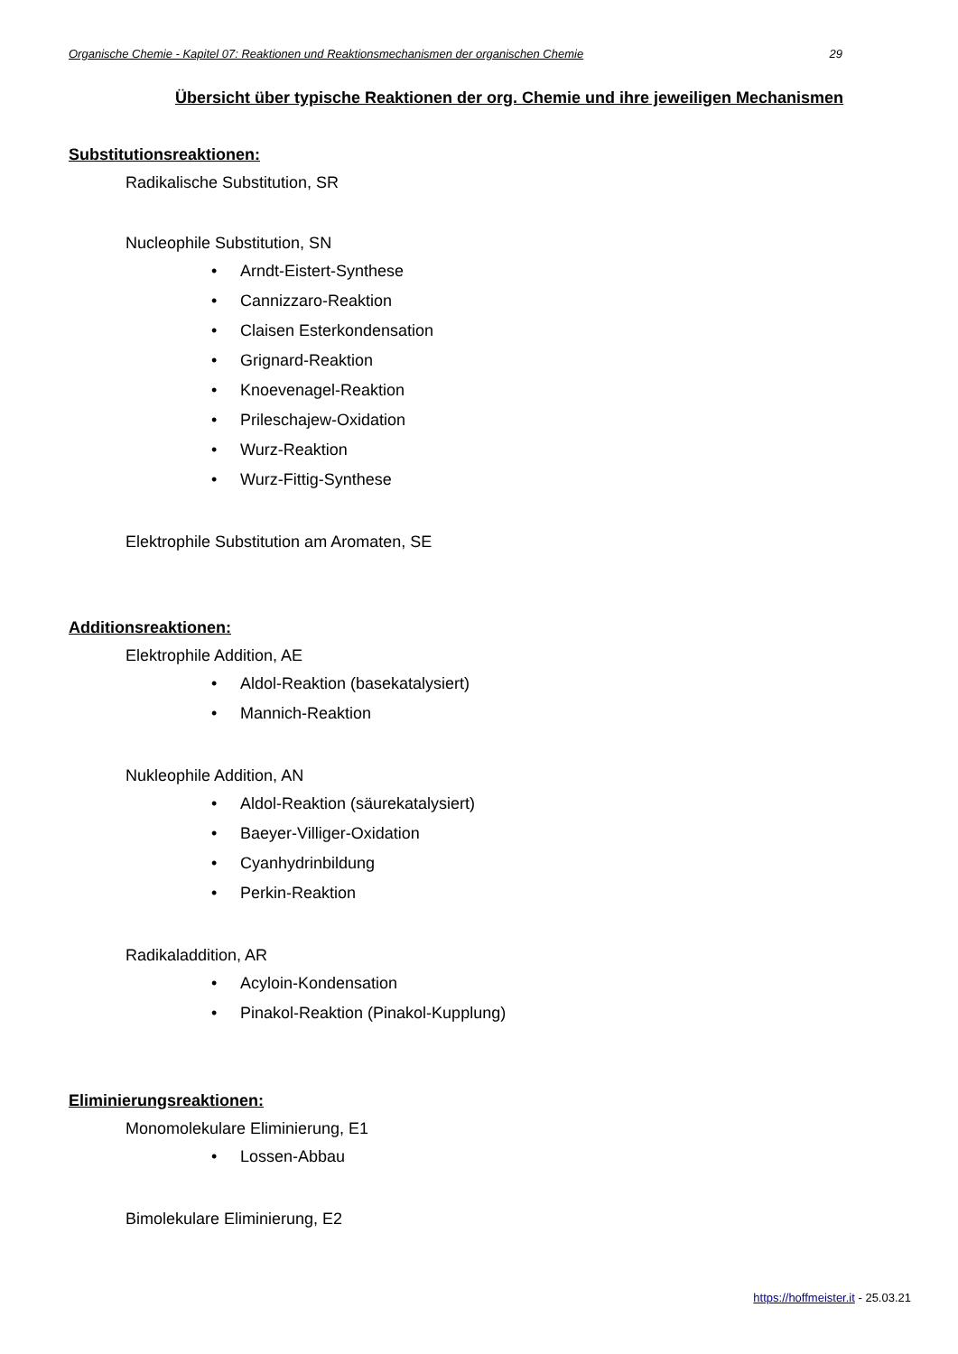Organische Chemie - Kapitel 07: Reaktionen und Reaktionsmechanismen der organischen Chemie 29
Übersicht über typische Reaktionen der org. Chemie und ihre jeweiligen Mechanismen
Substitutionsreaktionen:
Radikalische Substitution, SR
Nucleophile Substitution, SN
• Arndt-Eistert-Synthese
• Cannizzaro-Reaktion
• Claisen Esterkondensation
• Grignard-Reaktion
• Knoevenagel-Reaktion
• Prileschajew-Oxidation
• Wurz-Reaktion
• Wurz-Fittig-Synthese
Elektrophile Substitution am Aromaten, SE
Additionsreaktionen:
Elektrophile Addition, AE
• Aldol-Reaktion (basekatalysiert)
• Mannich-Reaktion
Nukleophile Addition, AN
• Aldol-Reaktion (säurekatalysiert)
• Baeyer-Villiger-Oxidation
• Cyanhydrinbildung
• Perkin-Reaktion
Radikaladdition, AR
• Acyloin-Kondensation
• Pinakol-Reaktion (Pinakol-Kupplung)
Eliminierungsreaktionen:
Monomolekulare Eliminierung, E1
• Lossen-Abbau
Bimolekulare Eliminierung, E2
https://hoffmeister.it - 25.03.21